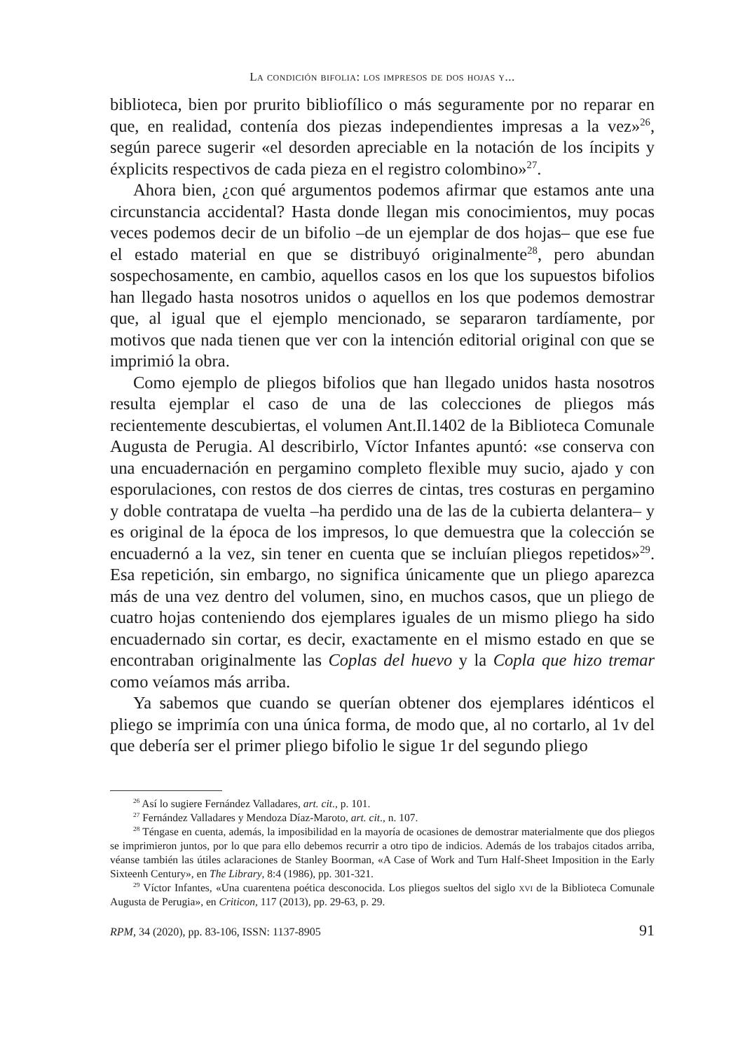La condición bifolia: los impresos de dos hojas y...
biblioteca, bien por prurito bibliofílico o más seguramente por no reparar en que, en realidad, contenía dos piezas independientes impresas a la vez»<sup>26</sup>, según parece sugerir «el desorden apreciable en la notación de los íncipits y éxplicits respectivos de cada pieza en el registro colombino»<sup>27</sup>.
Ahora bien, ¿con qué argumentos podemos afirmar que estamos ante una circunstancia accidental? Hasta donde llegan mis conocimientos, muy pocas veces podemos decir de un bifolio –de un ejemplar de dos hojas– que ese fue el estado material en que se distribuyó originalmente<sup>28</sup>, pero abundan sospechosamente, en cambio, aquellos casos en los que los supuestos bifolios han llegado hasta nosotros unidos o aquellos en los que podemos demostrar que, al igual que el ejemplo mencionado, se separaron tardíamente, por motivos que nada tienen que ver con la intención editorial original con que se imprimió la obra.
Como ejemplo de pliegos bifolios que han llegado unidos hasta nosotros resulta ejemplar el caso de una de las colecciones de pliegos más recientemente descubiertas, el volumen Ant.Il.1402 de la Biblioteca Comunale Augusta de Perugia. Al describirlo, Víctor Infantes apuntó: «se conserva con una encuadernación en pergamino completo flexible muy sucio, ajado y con esporulaciones, con restos de dos cierres de cintas, tres costuras en pergamino y doble contratapa de vuelta –ha perdido una de las de la cubierta delantera– y es original de la época de los impresos, lo que demuestra que la colección se encuadernó a la vez, sin tener en cuenta que se incluían pliegos repetidos»<sup>29</sup>. Esa repetición, sin embargo, no significa únicamente que un pliego aparezca más de una vez dentro del volumen, sino, en muchos casos, que un pliego de cuatro hojas conteniendo dos ejemplares iguales de un mismo pliego ha sido encuadernado sin cortar, es decir, exactamente en el mismo estado en que se encontraban originalmente las Coplas del huevo y la Copla que hizo tremar como veíamos más arriba.
Ya sabemos que cuando se querían obtener dos ejemplares idénticos el pliego se imprimía con una única forma, de modo que, al no cortarlo, al 1v del que debería ser el primer pliego bifolio le sigue 1r del segundo pliego
<sup>26</sup> Así lo sugiere Fernández Valladares, art. cit., p. 101.
<sup>27</sup> Fernández Valladares y Mendoza Díaz-Maroto, art. cit., n. 107.
<sup>28</sup> Téngase en cuenta, además, la imposibilidad en la mayoría de ocasiones de demostrar materialmente que dos pliegos se imprimieron juntos, por lo que para ello debemos recurrir a otro tipo de indicios. Además de los trabajos citados arriba, véanse también las útiles aclaraciones de Stanley Boorman, «A Case of Work and Turn Half-Sheet Imposition in the Early Sixteenh Century», en The Library, 8:4 (1986), pp. 301-321.
<sup>29</sup> Víctor Infantes, «Una cuarentena poética desconocida. Los pliegos sueltos del siglo xvi de la Biblioteca Comunale Augusta de Perugia», en Criticon, 117 (2013), pp. 29-63, p. 29.
RPM, 34 (2020), pp. 83-106, ISSN: 1137-8905 91